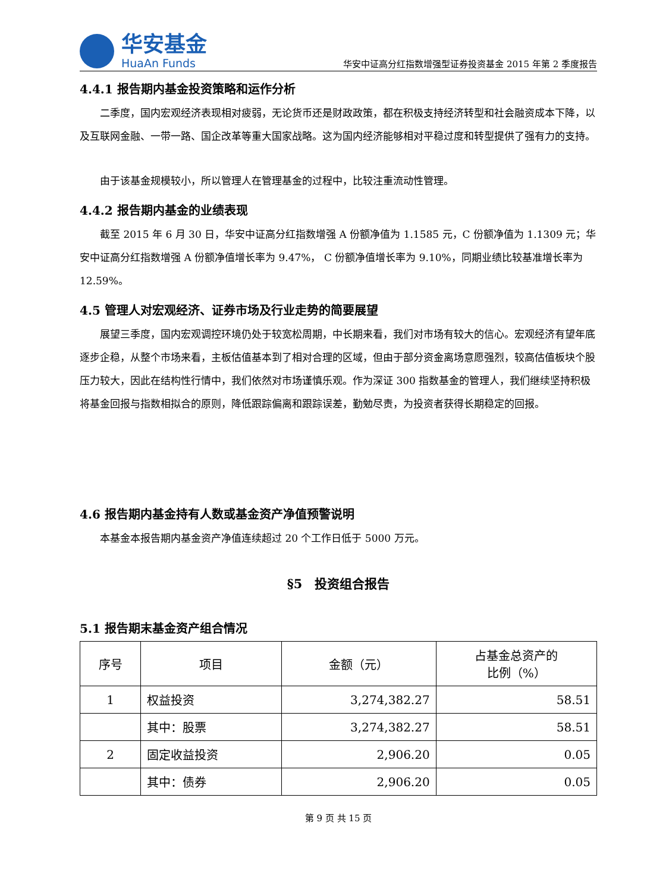华安基金
HuaAn Funds
华安中证高分红指数增强型证券投资基金 2015 年第 2 季度报告
4.4.1 报告期内基金投资策略和运作分析
二季度，国内宏观经济表现相对疲弱，无论货币还是财政政策，都在积极支持经济转型和社会融资成本下降，以及互联网金融、一带一路、国企改革等重大国家战略。这为国内经济能够相对平稳过度和转型提供了强有力的支持。
由于该基金规模较小，所以管理人在管理基金的过程中，比较注重流动性管理。
4.4.2 报告期内基金的业绩表现
截至 2015 年 6 月 30 日，华安中证高分红指数增强 A 份额净值为 1.1585 元，C 份额净值为 1.1309 元；华安中证高分红指数增强 A 份额净值增长率为 9.47%， C 份额净值增长率为 9.10%，同期业绩比较基准增长率为 12.59%。
4.5 管理人对宏观经济、证券市场及行业走势的简要展望
展望三季度，国内宏观调控环境仍处于较宽松周期，中长期来看，我们对市场有较大的信心。宏观经济有望年底逐步企稳，从整个市场来看，主板估值基本到了相对合理的区域，但由于部分资金离场意愿强烈，较高估值板块个股压力较大，因此在结构性行情中，我们依然对市场谨慎乐观。作为深证 300 指数基金的管理人，我们继续坚持积极将基金回报与指数相拟合的原则，降低跟踪偏离和跟踪误差，勤勉尽责，为投资者获得长期稳定的回报。
4.6 报告期内基金持有人数或基金资产净值预警说明
本基金本报告期内基金资产净值连续超过 20 个工作日低于 5000 万元。
§5　投资组合报告
5.1 报告期末基金资产组合情况
| 序号 | 项目 | 金额（元） | 占基金总资产的 比例（%） |
| --- | --- | --- | --- |
| 1 | 权益投资 | 3,274,382.27 | 58.51 |
| | 其中：股票 | 3,274,382.27 | 58.51 |
| 2 | 固定收益投资 | 2,906.20 | 0.05 |
| | 其中：债券 | 2,906.20 | 0.05 |
第 9 页 共 15 页